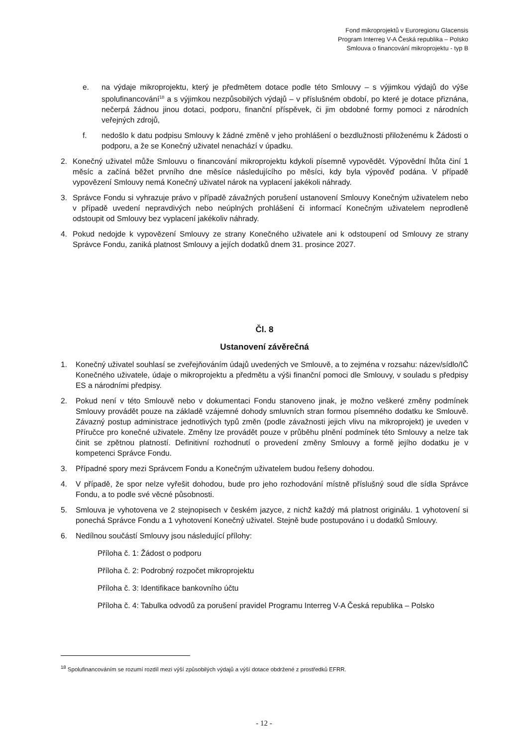Fond mikroprojektů v Euroregionu Glacensis
Program Interreg V-A Česká republika – Polsko
Smlouva o financování mikroprojektu - typ B
e. na výdaje mikroprojektu, který je předmětem dotace podle této Smlouvy – s výjimkou výdajů do výše spolufinancování<sup>18</sup> a s výjimkou nezpůsobilých výdajů – v příslušném období, po které je dotace přiznána, nečerpá žádnou jinou dotaci, podporu, finanční příspěvek, či jim obdobné formy pomoci z národních veřejných zdrojů,
f. nedošlo k datu podpisu Smlouvy k žádné změně v jeho prohlášení o bezdlužnosti přiloženému k Žádosti o podporu, a že se Konečný uživatel nenachází v úpadku.
2. Konečný uživatel může Smlouvu o financování mikroprojektu kdykoli písemně vypovědět. Výpovědní lhůta činí 1 měsíc a začíná běžet prvního dne měsíce následujícího po měsíci, kdy byla výpověď podána. V případě vypovězení Smlouvy nemá Konečný uživatel nárok na vyplacení jakékoli náhrady.
3. Správce Fondu si vyhrazuje právo v případě závažných porušení ustanovení Smlouvy Konečným uživatelem nebo v případě uvedení nepravdivých nebo neúplných prohlášení či informací Konečným uživatelem neprodleně odstoupit od Smlouvy bez vyplacení jakékoliv náhrady.
4. Pokud nedojde k vypovězení Smlouvy ze strany Konečného uživatele ani k odstoupení od Smlouvy ze strany Správce Fondu, zaniká platnost Smlouvy a jejích dodatků dnem 31. prosince 2027.
Čl. 8
Ustanovení závěrečná
1. Konečný uživatel souhlasí se zveřejňováním údajů uvedených ve Smlouvě, a to zejména v rozsahu: název/sídlo/IČ Konečného uživatele, údaje o mikroprojektu a předmětu a výši finanční pomoci dle Smlouvy, v souladu s předpisy ES a národními předpisy.
2. Pokud není v této Smlouvě nebo v dokumentaci Fondu stanoveno jinak, je možno veškeré změny podmínek Smlouvy provádět pouze na základě vzájemné dohody smluvních stran formou písemného dodatku ke Smlouvě. Závazný postup administrace jednotlivých typů změn (podle závažnosti jejich vlivu na mikroprojekt) je uveden v Příručce pro konečné uživatele. Změny lze provádět pouze v průběhu plnění podmínek této Smlouvy a nelze tak činit se zpětnou platností. Definitivní rozhodnutí o provedení změny Smlouvy a formě jejího dodatku je v kompetenci Správce Fondu.
3. Případné spory mezi Správcem Fondu a Konečným uživatelem budou řešeny dohodou.
4. V případě, že spor nelze vyřešit dohodou, bude pro jeho rozhodování místně příslušný soud dle sídla Správce Fondu, a to podle své věcné působnosti.
5. Smlouva je vyhotovena ve 2 stejnopisech v českém jazyce, z nichž každý má platnost originálu. 1 vyhotovení si ponechá Správce Fondu a 1 vyhotovení Konečný uživatel. Stejně bude postupováno i u dodatků Smlouvy.
6. Nedílnou součástí Smlouvy jsou následující přílohy:
Příloha č. 1: Žádost o podporu
Příloha č. 2: Podrobný rozpočet mikroprojektu
Příloha č. 3: Identifikace bankovního účtu
Příloha č. 4: Tabulka odvodů za porušení pravidel Programu Interreg V-A Česká republika – Polsko
<sup>18</sup> Spolufinancováním se rozumí rozdíl mezi výší způsobilých výdajů a výší dotace obdržené z prostředků EFRR.
- 12 -